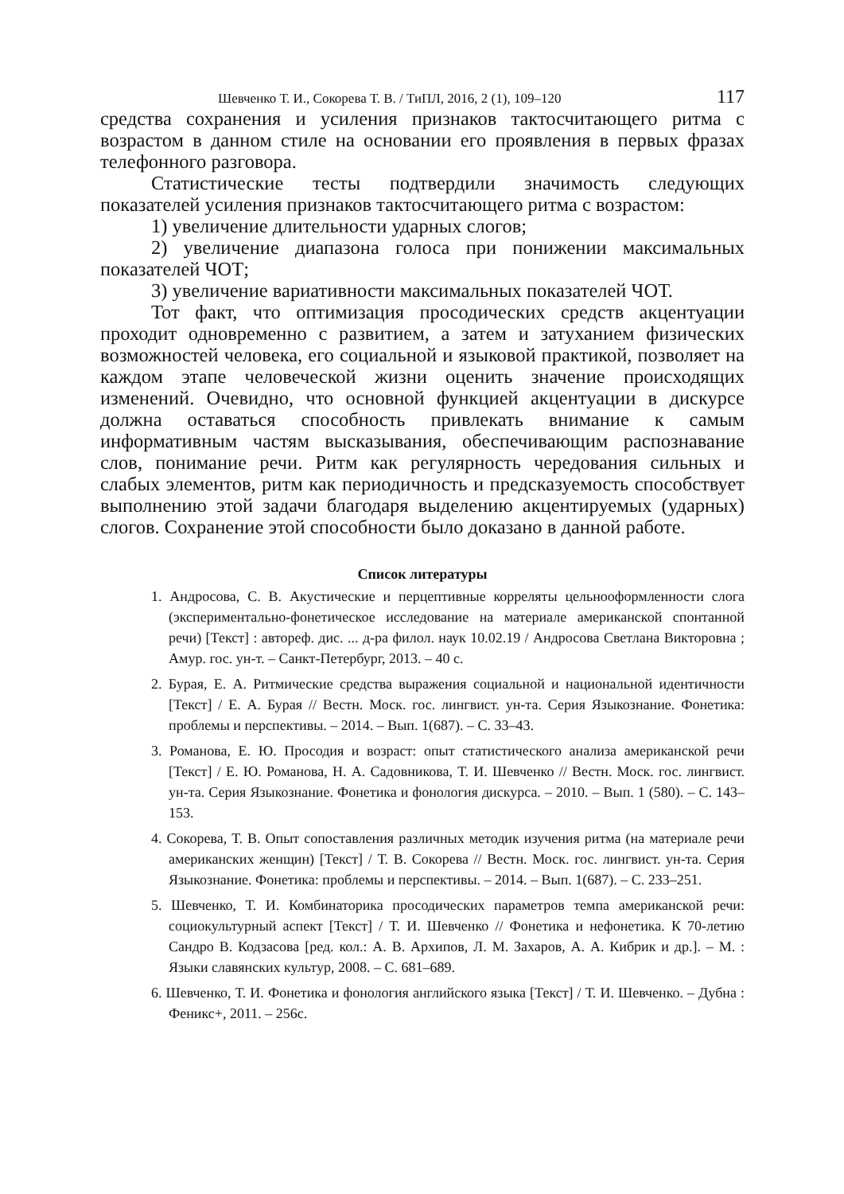Шевченко Т. И., Сокорева Т. В. / ТиПЛ, 2016, 2 (1), 109–120 117
средства сохранения и усиления признаков тактосчитающего ритма с возрастом в данном стиле на основании его проявления в первых фразах телефонного разговора.
Статистические тесты подтвердили значимость следующих показателей усиления признаков тактосчитающего ритма с возрастом:
1) увеличение длительности ударных слогов;
2) увеличение диапазона голоса при понижении максимальных показателей ЧОТ;
3) увеличение вариативности максимальных показателей ЧОТ.
Тот факт, что оптимизация просодических средств акцентуации проходит одновременно с развитием, а затем и затуханием физических возможностей человека, его социальной и языковой практикой, позволяет на каждом этапе человеческой жизни оценить значение происходящих изменений. Очевидно, что основной функцией акцентуации в дискурсе должна оставаться способность привлекать внимание к самым информативным частям высказывания, обеспечивающим распознавание слов, понимание речи. Ритм как регулярность чередования сильных и слабых элементов, ритм как периодичность и предсказуемость способствует выполнению этой задачи благодаря выделению акцентируемых (ударных) слогов. Сохранение этой способности было доказано в данной работе.
Список литературы
1. Андросова, С. В. Акустические и перцептивные корреляты цельнооформленности слога (экспериментально-фонетическое исследование на материале американской спонтанной речи) [Текст] : автореф. дис. ... д-ра филол. наук 10.02.19 / Андросова Светлана Викторовна ; Амур. гос. ун-т. – Санкт-Петербург, 2013. – 40 с.
2. Бурая, Е. А. Ритмические средства выражения социальной и национальной идентичности [Текст] / Е. А. Бурая // Вестн. Моск. гос. лингвист. ун-та. Серия Языкознание. Фонетика: проблемы и перспективы. – 2014. – Вып. 1(687). – С. 33–43.
3. Романова, Е. Ю. Просодия и возраст: опыт статистического анализа американской речи [Текст] / Е. Ю. Романова, Н. А. Садовникова, Т. И. Шевченко // Вестн. Моск. гос. лингвист. ун-та. Серия Языкознание. Фонетика и фонология дискурса. – 2010. – Вып. 1 (580). – С. 143–153.
4. Сокорева, Т. В. Опыт сопоставления различных методик изучения ритма (на материале речи американских женщин) [Текст] / Т. В. Сокорева // Вестн. Моск. гос. лингвист. ун-та. Серия Языкознание. Фонетика: проблемы и перспективы. – 2014. – Вып. 1(687). – С. 233–251.
5. Шевченко, Т. И. Комбинаторика просодических параметров темпа американской речи: социокультурный аспект [Текст] / Т. И. Шевченко // Фонетика и нефонетика. К 70-летию Сандро В. Кодзасова [ред. кол.: А. В. Архипов, Л. М. Захаров, А. А. Кибрик и др.]. – М. : Языки славянских культур, 2008. – С. 681–689.
6. Шевченко, Т. И. Фонетика и фонология английского языка [Текст] / Т. И. Шевченко. – Дубна : Феникс+, 2011. – 256с.